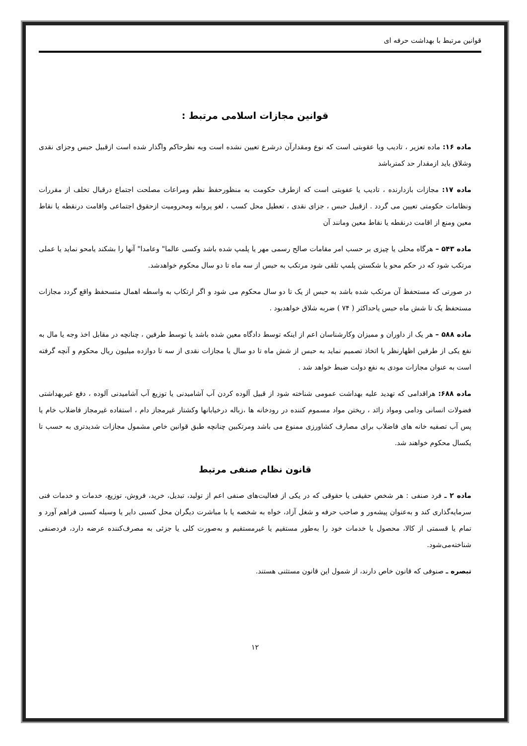قوانین مرتبط با بهداشت حرفه ای
قوانین مجازات اسلامی مرتبط :
ماده ۱۶: ماده تعزیر ، تادیب ویا عقوبتی است که نوع ومقدارآن درشرع تعیین نشده است وبه نظرحاکم واگذار شده است ازقبیل حبس وجزای نقدی وشلاق باید ازمقدار حد کمترباشد
ماده ۱۷: مجازات بازدارنده ، تادیب یا عفوبتی است که ازطرف حکومت به منظورحفظ نظم ومراعات مصلحت اجتماع درقبال تخلف از مقررات ونظامات حکومتی تعیین می گردد . ازقبیل حبس ، جزای نقدی ، تعطیل محل کسب ، لغو پروانه ومحرومیت ازحقوق اجتماعی واقامت درنقطه یا نقاط معین ومنع از اقامت درنقطه یا نقاط معین ومانند آن
ماده ۵۴۳ – هرگاه محلی یا چیزی بر حسب امر مقامات صالح رسمی مهر یا پلمپ شده باشد وکسی عالما" وعامدا" آنها را بشکند یامحو نماید یا عملی مرتکب شود که در حکم محو یا شکستن پلمپ تلقی شود مرتکب به حبس از سه ماه تا دو سال محکوم خواهدشد.
در صورتی که مستحفظ آن مرتکب شده باشد به حبس از یک تا دو سال محکوم می شود و اگر ارتکاب به واسطه اهمال متسحفظ واقع گردد مجازات مستحفظ یک تا شش ماه حبس یاحداکثر ( ۷۴ ) ضربه شلاق خواهدبود .
ماده ۵۸۸ – هر یک از داوران و ممیزان وکارشناسان اعم از اینکه توسط دادگاه معین شده باشد یا توسط طرفین ، چنانچه در مقابل اخذ وجه یا مال به نفع یکی از طرفین اظهارنظر یا اتخاذ تصمیم نماید به حبس از شش ماه تا دو سال یا مجازات نقدی از سه تا دوازده میلیون ریال محکوم و آنچه گرفته است به عنوان مجازات مودی به نفع دولت ضبط خواهد شد .
ماده ۶۸۸: هراقدامی که تهدید علیه بهداشت عمومی شناخته شود از قبیل آلوده کردن آب آشامیدنی یا توزیع آب آشامیدنی آلوده ، دفع غیربهداشتی فضولات انسانی ودامی ومواد زائد ، ریختن مواد مسموم کننده در رودخانه ها ،زباله درخیابانها وکشتار غیرمجاز دام ، استفاده غیرمجاز فاضلاب خام یا پس آب تصفیه خانه های فاضلاب برای مصارف کشاورزی ممنوع می باشد ومرتکبین چنانچه طبق قوانین خاص مشمول مجازات شدیدتری به حسب تا یکسال محکوم خواهند شد.
قانون نظام صنفی مرتبط
ماده ۲ ـ فرد صنفی : هر شخص حقیقی یا حقوقی که در یکی از فعالیت‌های صنفی اعم از تولید، تبدیل، خرید، فروش، توزیع، خدمات و خدمات فنی سرمایه‌گذاری کند و به‌عنوان پیشه‌ور و صاحب حرفه و شغل آزاد، خواه به شخصه یا با مباشرت دیگران محل کسبی دایر یا وسیله کسبی فراهم آورد و تمام یا قسمتی از کالا، محصول یا خدمات خود را به‌طور مستقیم یا غیرمستقیم و به‌صورت کلی یا جزئی به مصرف‌کننده عرضه دارد، فردصنفی شناخته‌می‌شود.
تبصره ـ صنوفی که قانون خاص دارند، از شمول این قانون مستثنی هستند.
۱۲